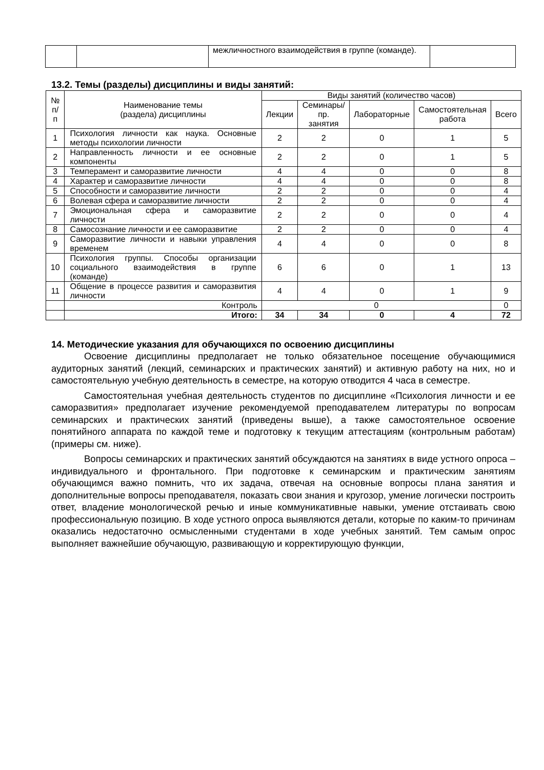| | | межличностного взаимодействия в группе (команде). | |
13.2. Темы (разделы) дисциплины и виды занятий:
| № п/п | Наименование темы (раздела) дисциплины | Виды занятий (количество часов) | | | | |
| --- | --- | --- | --- | --- | --- | --- |
| | | Лекции | Семинары/ пр. занятия | Лабораторные | Самостоятельная работа | Всего |
| 1 | Психология личности как наука. Основные методы психологии личности | 2 | 2 | 0 | 1 | 5 |
| 2 | Направленность личности и ее основные компоненты | 2 | 2 | 0 | 1 | 5 |
| 3 | Темперамент и саморазвитие личности | 4 | 4 | 0 | 0 | 8 |
| 4 | Характер и саморазвитие личности | 4 | 4 | 0 | 0 | 8 |
| 5 | Способности и саморазвитие личности | 2 | 2 | 0 | 0 | 4 |
| 6 | Волевая сфера и саморазвитие личности | 2 | 2 | 0 | 0 | 4 |
| 7 | Эмоциональная сфера и саморазвитие личности | 2 | 2 | 0 | 0 | 4 |
| 8 | Самосознание личности и ее саморазвитие | 2 | 2 | 0 | 0 | 4 |
| 9 | Саморазвитие личности и навыки управления временем | 4 | 4 | 0 | 0 | 8 |
| 10 | Психология группы. Способы организации социального взаимодействия в группе (команде) | 6 | 6 | 0 | 1 | 13 |
| 11 | Общение в процессе развития и саморазвития личности | 4 | 4 | 0 | 1 | 9 |
| | Контроль | 0 | | | | 0 |
| | Итого: | 34 | 34 | 0 | 4 | 72 |
14. Методические указания для обучающихся по освоению дисциплины
Освоение дисциплины предполагает не только обязательное посещение обучающимися аудиторных занятий (лекций, семинарских и практических занятий) и активную работу на них, но и самостоятельную учебную деятельность в семестре, на которую отводится 4 часа в семестре.
Самостоятельная учебная деятельность студентов по дисциплине «Психология личности и ее саморазвития» предполагает изучение рекомендуемой преподавателем литературы по вопросам семинарских и практических занятий (приведены выше), а также самостоятельное освоение понятийного аппарата по каждой теме и подготовку к текущим аттестациям (контрольным работам) (примеры см. ниже).
Вопросы семинарских и практических занятий обсуждаются на занятиях в виде устного опроса – индивидуального и фронтального. При подготовке к семинарским и практическим занятиям обучающимся важно помнить, что их задача, отвечая на основные вопросы плана занятия и дополнительные вопросы преподавателя, показать свои знания и кругозор, умение логически построить ответ, владение монологической речью и иные коммуникативные навыки, умение отстаивать свою профессиональную позицию. В ходе устного опроса выявляются детали, которые по каким-то причинам оказались недостаточно осмысленными студентами в ходе учебных занятий. Тем самым опрос выполняет важнейшие обучающую, развивающую и корректирующую функции,